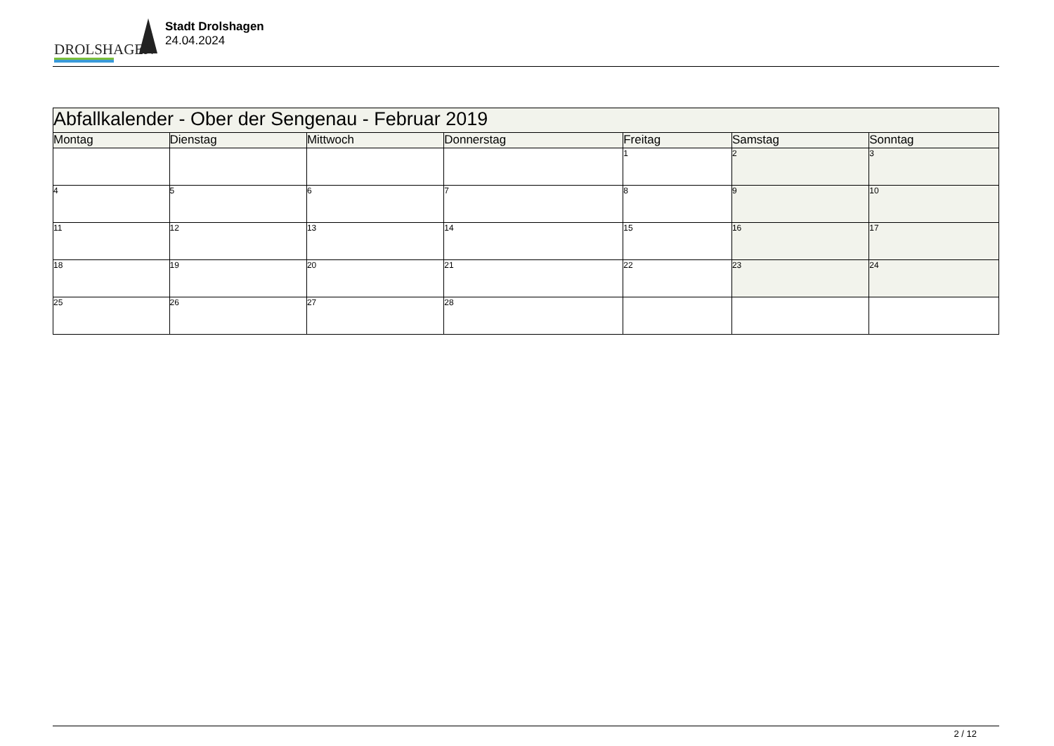DROLSHAGEN
Stadt Drolshagen
24.04.2024
| Abfallkalender - Ober der Sengenau - Februar 2019 | | | | | | |
| Montag | Dienstag | Mittwoch | Donnerstag | Freitag | Samstag | Sonntag |
| | | | | 1 | 2 | 3 |
| 4 | 5 | 6 | 7 | 8 | 9 | 10 |
| 11 | 12 | 13 | 14 | 15 | 16 | 17 |
| 18 | 19 | 20 | 21 | 22 | 23 | 24 |
| 25 | 26 | 27 | 28 | | | |
2 / 12